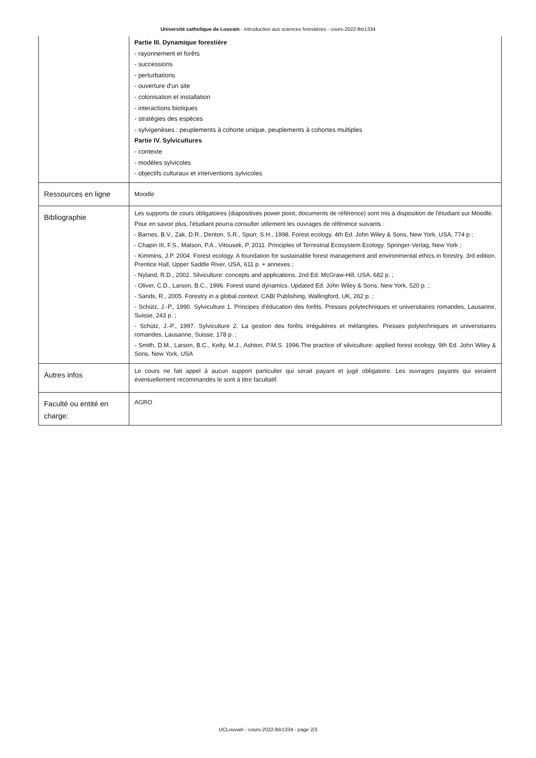Université catholique de Louvain - Introduction aux sciences forestières - cours-2022-lbir1334
| | Partie III. Dynamique forestière - rayonnement et forêts - successions - perturbations - ouverture d'un site - colonisation et installation - interactions biotiques - stratégies des espèces - sylvigenèses : peuplements à cohorte unique, peuplements à cohortes multiples Partie IV. Sylvicultures - contexte - modèles sylvicoles - objectifs culturaux et interventions sylvicoles |
| Ressources en ligne | Moodle |
| Bibliographie | Les supports de cours obligatoires (diapositives power point, documents de référence) sont mis à disposition de l'étudiant sur Moodle. Pour en savoir plus, l'étudiant pourra consulter utilement les ouvrages de référence suivants : - Barnes, B.V., Zak, D.R., Denton, S.R., Spurr, S.H., 1998. Forest ecology. 4th Ed. John Wiley & Sons, New York, USA, 774 p ; - Chapin III, F.S., Matson, P.A., Vitousek, P. 2011. Principles of Terrestrial Ecosystem Ecology. Springer-Verlag, New York ; - Kimmins, J.P. 2004. Forest ecology. A foundation for sustainable forest management and environmental ethics in forestry. 3rd edition. Prentice Hall, Upper Saddle River, USA, 611 p. + annexes ; - Nyland, R.D., 2002. Silviculture: concepts and applications. 2nd Ed. McGraw-Hill, USA, 682 p. ; - Oliver, C.D., Larson, B.C., 1996. Forest stand dynamics. Updated Ed. John Wiley & Sons, New York, 520 p. ; - Sands, R., 2005. Forestry in a global context. CABI Publishing, Wallingford, UK, 262 p. ; - Schütz, J.-P., 1990. Sylviculture 1. Principes d'éducation des forêts. Presses polytechniques et universitaires romandes, Lausanne, Suisse, 243 p. ; - Schütz, J.-P., 1997. Sylviculture 2. La gestion des forêts irrégulières et mélangées. Presses polytechniques et universitaires romandes, Lausanne, Suisse, 178 p. ; - Smith, D.M., Larson, B.C., Kelty, M.J., Ashton, P.M.S. 1996.The practice of silviculture: applied forest ecology. 9th Ed. John Wiley & Sons, New York, USA |
| Autres infos | Le cours ne fait appel à aucun support particulier qui serait payant et jugé obligatoire. Les ouvrages payants qui seraient éventuellement recommandés le sont à titre facultatif. |
| Faculté ou entité en charge: | AGRO |
UCLouvain - cours-2022-lbir1334 - page 2/3